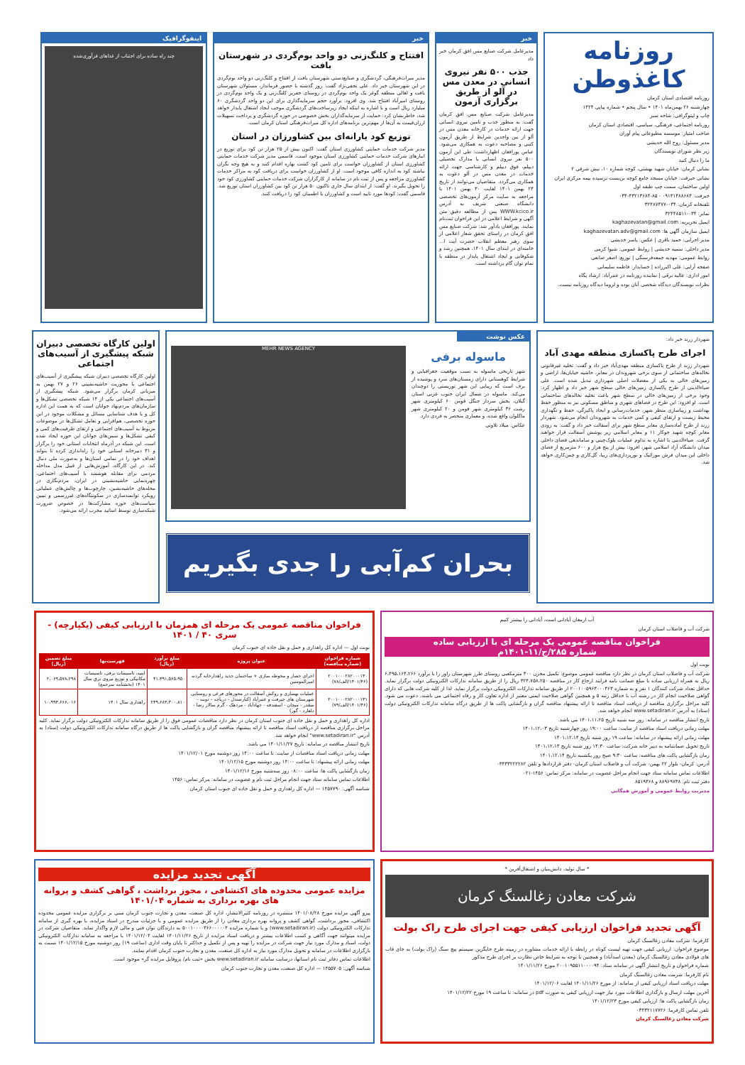روزنامه کاغذوطن
روزنامه اقتصادی استان کرمان
چهارشنبه ۲۶ بهمن‌ماه ۱۴۰۱ • سال پنجم • شماره پیاپی ۱۴۲۴
چاپ و لیتوگرافی: شاخه سبز
روزنامه اجتماعی، فرهنگی، سیاسی، اقتصادی استان کرمان
صاحب امتیاز: موسسه مطبوعاتی پیام آوران
مدیر مسئول: روح الله خدیشی
زیر نظر شورای نویسندگان
ما را دنبال کنید
نشانی کرمان: خیابان شهید بهشتی، کوچه شماره ۱۰، نبش شرقی ۲
نشانی جیرفت: خیابان مسجد جامع کوچه بن‌بست نرسیده بیمه مرکزی ایران
اولین ساختمان، سمت چپ طبقه اول
جیرفت: ۰۹۱۳۱۴۸۸۶۸۴ - ۸۵-۴۳۲۱۳۶۸۴-۰۳۴
تلفنخانه کرمان: ۰۳۴-۳۲۴۸۷۴۷۷
نمابر: ۰۳۴-۳۲۴۴۸۵۱۱
ایمیل تحریریه: kaghazevatan@gmail.com
ایمیل سازمان آگهی ها: kaghazevatan.adv@gmail.com
مدیر اجرایی: حمید باقری | عکس: یاسر خدیشی
مدیر داخلی: سمیه خدیشی | روابط عمومی: شیوا کرمی
روابط عمومی: مهدیه جمعه‌فرسنگی | توزیع: اصغر صانعی
صفحه آرایی: علی اکبرزاده | حسابدار: فاطمه سلیمانی
امور اداری: عالیه برقی | نماینده روزنامه در عنبرآباد: ارشاد پگاه
نظرات نویسندگان دیدگاه شخصی آنان بوده و لزوما دیدگاه روزنامه نیست.
خبر
مدیرعامل شرکت صنایع مس افق کرمان خبر داد
جذب ۵۰۰ نفر نیروی انسانی در معدن مس در آلو از طریق برگزاری آزمون
مدیرعامل شرکت صنایع مس افق کرمان گفت: به منظور جذب و تامین نیروی انسانی جهت ارائه خدمات در کارخانه معدن مس در آلو از بین واجدین شرایط از طریق آزمون کتبی و مصاحبه دعوت به همکاری می‌شود. عباس پورافغان اظهارداشت: طی این آزمون ۵۰۰ نفر نیروی انسانی با مدارک تحصیلی دیپلم، فوق دیپلم و کارشناسی جهت ارائه خدمات در معدن مس در آلو دعوت به همکاری می‌گردد. متقاضیان می‌توانند از تاریخ ۲۴ بهمن ۱۴۰۱ لغایت ۳۰ بهمن ۱۴۰۱ با مراجعه به سایت مرکز آزمون‌های تخصصی دانشگاه صنعتی شریف به آدرس WWW.kcico.ir پس از مطالعه دقیق متن آگهی و شرایط اعلامی در این فراخوان ثبت‌نام نمایند. پورافغان یادآور شد: شرکت صنایع مس افق کرمان در راستای تحقق شعار اعلامی از سوی رهبر معظم انقلاب حضرت آیت ا... خامنه‌ای در ابتدای سال ۱۴۰۱، همچنین رشد و شکوفایی و ایجاد اشتغال پایدار در منطقه با تمام توان گام برداشته است.
خبر
افتتاح و کلنگ‌زنی دو واحد بوم‌گردی در شهرستان بافت
مدیر میراث‌فرهنگی، گردشگری و صنایع‌دستی شهرستان بافت از افتتاح و کلنگ‌زنی دو واحد بوم‌گردی در این شهرستان خبر داد. علی نجفی‌نژاد گفت: روز گذشته با حضور فرماندار، مسئولان شهرستان بافت و اهالی منطقه گوغر یک واحد بوم‌گردی در روستای جفریز کلنگ‌زنی و یک واحد بوم‌گردی در روستای امیرآباد افتتاح شد. وی افزود: برآورد حجم سرمایه‌گذاری برای این دو واحد گردشگری ۶۰ میلیارد ریال است و با اشاره به اینکه ایجاد زیرساخت‌های گردشگری موجب ایجاد اشتغال پایدار خواهد شد، خاطرنشان کرد: حمایت از سرمایه‌گذاران بخش خصوصی در حوزه گردشگری و پرداخت تسهیلات ارزان‌قیمت به آن‌ها از مهم‌ترین برنامه‌های اداره کل میراث‌فرهنگی استان کرمان است.
توزیع کود یارانه‌ای بین کشاورزان در استان
مدیر شرکت خدمات حمایتی کشاورزی استان گفت: اکنون بیش از ۲۵ هزار تن کود برای توزیع در انبارهای شرکت خدمات حمایتی کشاورزی استان موجود است. قاسمی مدیر شرکت خدمات حمایتی کشاورزی استان از کشاورزان خواست برای تامین کود کشت بهاره اقدام کنند و به هیچ وجه نگران نباشند کود به اندازه کافی موجود است. او از کشاورزان خواست برای دریافت کود به مراکز خدمات کشاورزی مراجعه و پس از ثبت نام در سامانه از کارگزاران شرکت خدمات حمایتی کشاورزی کود خود را تحویل بگیرند. او گفت: از ابتدای سال جاری تاکنون ۵۰ هزار تن کود بین کشاورزان استان توزیع شد. قاسمی گفت: کودها مورد تایید است و کشاورزان با اطمینان کود را دریافت کنند.
اینفوگرافیک
چند راه ساده برای اجتناب از غذاهای فرآوری‌شده
شهردار زرند خبر داد:
اجرای طرح پاکسازی منطقه مهدی آباد
شهردار زرند از طرح پاکسازی منطقه مهدی‌آباد خبر داد و گفت: تخلیه غیرقانونی نخاله‌های ساختمانی از سوی برخی شهروندان در معابر، حاشیه خیابان‌ها، اراضی و زمین‌های خالی به یکی از معضلات اصلی شهرداری تبدیل شده است. علی ضیاءالدینی از طرح پاکسازی زمین‌های خالی سطح شهر خبر داد و اظهار کرد: وجود برخی از زمین‌های خالی در سطح شهر باعث تخلیه نخاله‌های ساختمانی است. او افزود: این طرح در فضاهای شهری و مناطق مسکونی نیز به منظور حفظ بهداشت و زیباسازی منظر شهر، خدمات‌رسانی و ایجاد پاکیزگی، حفظ و نگهداری محیط زیست و ارتقای کیفی و کمی خدمات به شهروندان انجام می‌شود. شهردار زرند از طرح آماده‌سازی معابر سطح شهر برای آسفالت خبر داد و گفت: به زودی معابر کوچه شهید جوکار ۱۱ و معابر اسلامی زیر پوشش آسفالت قرار خواهند گرفت. ضیاءالدینی با اشاره به تداوم عملیات بلوک‌چینی و ساماندهی فضای داخلی میدان دانشگاه آزاد اسلامی شهر، افزود: بیش از پنج هزار و ۶۰۰ مترمربع از فضای داخلی این میدان فرش موزائیک و نورپردازی‌های زیبا، گل‌کاری و چمن‌کاری خواهد شد.
عکس نوشت
ماسوله برفی
شهر تاریخی ماسوله به سبب موقعیت جغرافیایی و شرایط کوهستانی دارای زمستان‌های سرد و پوشیده از برف است که زیبایی این شهر توریستی را دوچندان می‌کند. ماسوله در شمال ایران جنوب غربی استان گیلان، بخش سردار جنگل فومن ۶۰ کیلومتری شهر رشت ۳۶ کیلومتری شهر فومن و ۲۰ کیلومتری شهر ماکلوان واقع شده، و معماری منحصر به فردی دارد.
عکاس: میلاد تلاوتی
MEHR NEWS AGENCY
بحران کم‌آبی را جدی بگیریم
اولین کارگاه تخصصی دبیران شبکه پیشگیری از آسیب‌های اجتماعی
اولین کارگاه تخصصی دبیران شبکه پیشگیری از آسیب‌های اجتماعی با محوریت حاشیه‌نشینی ۲۶ و ۲۷ بهمن به میزبانی کرمان برگزار می‌شود. شبکه پیشگیری از آسیب‌های اجتماعی یکی از ۱۴ شبکه تخصصی تشکل‌ها و سازمان‌های مردم‌نهاد جوانان است که به همت این اداره کل و با هدف شناسایی مسائل و مشکلات موجود در این حوزه تخصصی، هم‌افزایی و تعامل تشکل‌ها در موضوعات مربوط به آسیب‌های اجتماعی و ارتقای ظرفیت‌های کمی و کیفی تشکل‌ها و سمن‌های جوانان این حوزه ایجاد شده است. این شبکه در آذرماه انتخابات استانی خود را برگزار و ۳۱ دبیرخانه استانی خود را راه‌اندازی کرده تا بتواند اهداف خود را در تمامی استان‌ها و به‌صورت ملی دنبال کند. در این کارگاه، آموزش‌هایی از قبیل مدل مداخله مردمی برای مقابله هوشمند با آسیب‌های اجتماعی، چهره‌نمایی حاشیه‌نشینی در ایران، مردم‌نگاری در محله‌های حاشیه‌نشین، چارچوب‌ها و چالش‌های عملیاتی رویکرد توانمندسازی در سکونتگاه‌های غیررسمی و تبیین سیاست‌های حوزه مشارکت‌ها در خصوص ضرورت شبکه‌سازی توسط اساتید مجرب ارائه می‌شود.
آب ارمغان آبادانی است، آبادانی را بیشتر کنیم
شرکت آب و فاضلاب استان کرمان
فراخوان مناقصه عمومی یک مرحله ای با ارزیابی ساده
شماره ۲۸۵/ج/۱۱-۱۴۰۱م
نوبت اول
شرکت آب و فاضلاب استان کرمان در نظر دارد مناقصه عمومی موضوع: تکمیل مخزن ۳۰۰ مترمکعبی روستای طرز شهرستان راور را با برآورد ۶،۴۹۵،۱۶۴،۲۶۶ ریال به همراه ارزیابی ساده با مبلغ ضمانت نامه فرایند ارجاع کار در مناقصه ۳۲۴،۷۵۸،۲۵۰ ریال را از طریق سامانه تدارکات الکترونیکی دولت برگزار نماید. حداقل تعداد شرکت کنندگان ۱ نفر و به شماره ۲۰۰۱۰۰۵۹۶۳۰۰۰۳۶۳ از طریق سامانه تدارکات الکترونیکی دولت برگزار نماید. لذا از کلیه شرکت هایی که دارای گواهی صلاحیت انجام کار در رشته آب با حداقل رتبه ۵ و همچنین گواهی صلاحیت ایمنی معتبر از اداره تعاون کار و رفاه اجتماعی می باشند، دعوت می شود. کلیه مراحل برگزاری مناقصه از دریافت اسناد مناقصه تا ارائه پیشنهاد مناقصه گران و بازگشایی پاکت ها از طریق درگاه سامانه تدارکات الکترونیکی دولت (ستاد) به آدرس www.setadiran.ir انجام خواهد شد.
تاریخ انتشار مناقصه در سامانه: روز سه شنبه تاریخ ۱۴۰۱،۱۱،۲۵ می باشد.
مهلت زمانی دریافت اسناد مناقصه از سایت: ساعت ۱۹:۰۰ روز چهارشنبه تاریخ ۱۴۰۱،۱۲،۰۳
مهلت زمانی ارائه پیشنهاد در سامانه: ساعت ۱۹ روز شنبه تاریخ ۱۴۰۱،۱۲،۱۳
تاریخ تحویل ضمانتنامه به دبیر خانه شرکت: ساعت ۱۴:۳۰ روز شنبه تاریخ ۱۴۰۱،۱۲،۱۳
زمان بازگشایی پاکت های مناقصه: ساعت ۹:۳۰ صبح روز یکشنبه تاریخ ۱۴۰۱،۱۲،۱۴
آدرس: کرمان- بلوار ۲۲ بهمن- شرکت آب و فاضلاب استان کرمان- دفتر قراردادها و تلفن ۰۳۴۳۳۲۲۲۲۸۲
اطلاعات تماس سامانه ستاد جهت انجام مراحل عضویت در سامانه: مرکز تماس: ۱۴۵۶-۰۲۱
دفتر ثبت نام: ۸۸۹۶۹۷۳۸ و ۸۵۱۹۳۶۸
مدیریت روابط عمومی و آموزش همگانی
فراخوان مناقصه عمومی یک مرحله ای همزمان با ارزیابی کیفی (یکپارچه) - سری ۴۰ / ۱۴۰۱
نوبت اول — اداره کل راهداری و حمل و نقل جاده ای جنوب کرمان
| شماره فراخوان (شماره مناقصه) | عنوان پروژه | مبلغ برآورد (ریال) | فهرست‌بها | مبلغ تضمین (ریال) |
| --- | --- | --- | --- | --- |
| ۲۰۰۱۰۰۰۲۸۲۰۰۰۱۳۰ (۱۴۰۱/۴۶/الف/۷۸) | اجرای حصار و محوطه سازی + ساختمان جدید راهدارخانه گردنه امیرالمومنین | ۴۱،۳۹۱،۵۶۵،۹۵۰ | ابنیه، تاسیسات برقی، تاسیسات مکانیکی و توزیع نیروی برق سال ۱۴۰۱ (بخشنامه سرجمع) | ۲،۰۶۹،۵۷۸،۲۹۸ |
| ۲۰۰۱۰۰۰۲۸۲۰۰۰۱۳۱ (۱۴۰۱/۴۶/الف/۷۹) | عملیات بهسازی و روکش آسفالت در محورهای فرعی و روستایی شهرستان های جیرفت و عنبرآباد (کنارصندل - دریاچه - دوبنه - سقدر - میجان - اسفندقه - جهادآباد - مردهک - گرم سالار رضا - دلفارد - گور) | ۲۴۹،۶۸۳،۳۰۰،۸۱۰ | راهداری سال ۱۴۰۱ | ۱۰،۹۹۳،۶۶۶،۰۱۶ |
اداره کل راهداری و حمل و نقل جاده ای جنوب استان کرمان در نظر دارد مناقصات عمومی فوق را از طریق سامانه تدارکات الکترونیکی دولت برگزار نماید. کلیه مراحل برگزاری مناقصه از دریافت اسناد مناقصه تا ارائه پیشنهاد مناقصه گران و بازگشایی پاکت ها از طریق درگاه سامانه تدارکات الکترونیکی دولت (ستاد) به آدرس "www.setadiran.ir" انجام خواهد شد.
تاریخ انتشار مناقصه در سامانه: تاریخ ۱۴۰۱/۱۱/۲۷ می باشد.
مهلت زمانی دریافت اسناد مناقصات از سایت: تا ساعت ۱۴:۰۰ روز دوشنبه مورخ ۱۴۰۱/۱۲/۰۱
مهلت زمانی ارائه پیشنهاد: تا ساعت ۱۴:۰۰ روز دوشنبه مورخ ۱۴۰۱/۱۲/۱۵
زمان بازگشایی پاکت ها: ساعت ۰۸:۰۰ روز سه‌شنبه مورخ ۱۴۰۱/۱۲/۱۶
اطلاعات تماس سامانه ستاد جهت انجام مراحل ثبت نام و عضویت در سامانه: مرکز تماس: ۱۴۵۶
شناسه آگهی: ۱۴۵۷۷۹۰ — اداره کل راهداری و حمل و نقل جاده ای جنوب استان کرمان
* سال تولید، دانش‌بنیان و اشتغال‌آفرین *
شرکت معادن زغالسنگ کرمان
آگهی تجدید فراخوان ارزیابی کیفی جهت اجرای طرح راک بولت
کارفرما: شرکت معادن زغالسنگ کرمان
موضوع فراخوان: ارزیابی کیفی جهت تهیه لیست کوتاه در رابطه با ارائه خدمات مشاوره در زمینه طرح جایگزین سیستم پیچ سنگ (راک بولت) به جای قاب های فولادی معادن زغالسنگ کرمان (معدن اسدآباد) و همچنین با توجه به شرایط خاص نظارت بر اجرای طرح مذکور
شماره فراخوان و تاریخ انتشار آگهی در سامانه ستاد: ۲۰۰۱۰۹۵۵۱۱۰۰۰۰۹۴ مورخ ۱۴۰۱/۱۱/۲۶
نام کارفرما: شرمت معادن زغالسنگ کرمان
مهلت دریافت اسناد ارزیابی کیفی از سامانه: از مورخ ۱۴۰۱/۱۱/۲۶ لغایت ۱۴۰۱/۱۲/۰۶
آخرین مهلت ارسال و بارگذاری اطلاعات مورد نیاز جهت ارزیابی کیفی به صورت pdf در سامانه: تا ساعت ۱۹ مورخ ۱۴۰۱/۱۲/۲۲
زمان بازگشایی پاکت ها: ارزیابی کیفی مورخ ۱۴۰۱/۱۲/۲۳
تلفن تماس کارفرما: ۰۳۴۳۲۱۱۷۷۲۶
شرکت معادن زغالسنگ کرمان
آگهی تجدید مزایده
مزایده عمومی محدوده های اکتشافی ، مجوز برداشت ، گواهی کشف و پروانه های بهره برداری به شماره ۱۴۰۱/۰۴
پیرو آگهی مزایده مورخ ۱۴۰۱/۰۸/۲۸ منتشره در روزنامه کثیرالانتشار، اداره کل صنعت، معدن و تجارت جنوب کرمان مبنی بر برگزاری مزایده عمومی محدوده اکتشافی، مجوز برداشت، گواهی کشف و پروانه بهره برداری معادن را از طریق مزایده عمومی و با جزئیات مندرج در اسناد مزایده، با بهره گیری از سامانه تدارکات الکترونیکی دولت (www.setadiran.ir) و با شماره مزایده ۵۰۰۱۰۰۰۰۳۶۶۰۰۰۰۰۴ به دارندگان توان فنی و مالی لازم واگذار نماید. متقاضیان شرکت در مزایده میتوانند جهت آگاهی و کسب اطلاعات بیشتر و دریافت اسناد مزایده از تاریخ ۱۴۰۱/۱۱/۲۶ لغایت ۱۴۰۱/۱۲/۰۴ با مراجعه به سامانه تدارکات الکترونیکی دولت، اسناد و مدارک مورد نیاز جهت شرکت در مزایده را تهیه و پس از تکمیل و حداکثر تا پایان وقت اداری (ساعت ۱۹) روز دوشنبه مورخ ۱۴۰۱/۱۲/۱۵ نسبت به بارگزاری اطلاعات در سامانه و تحویل مدارک مورد نیاز به اداره کل صنعت، معدن و تجارت جنوب کرمان اقدام نمایند.
اطلاعات تماس دفاتر ثبت نام استانها، درسایت سامانه www.setadiran.ir بخش «ثبت نام/ پروفایل مزایده گر» موجود است.
شناسه آگهی: ۱۴۵۵۷۰۵ — اداره کل صنعت، معدن و تجارت جنوب کرمان